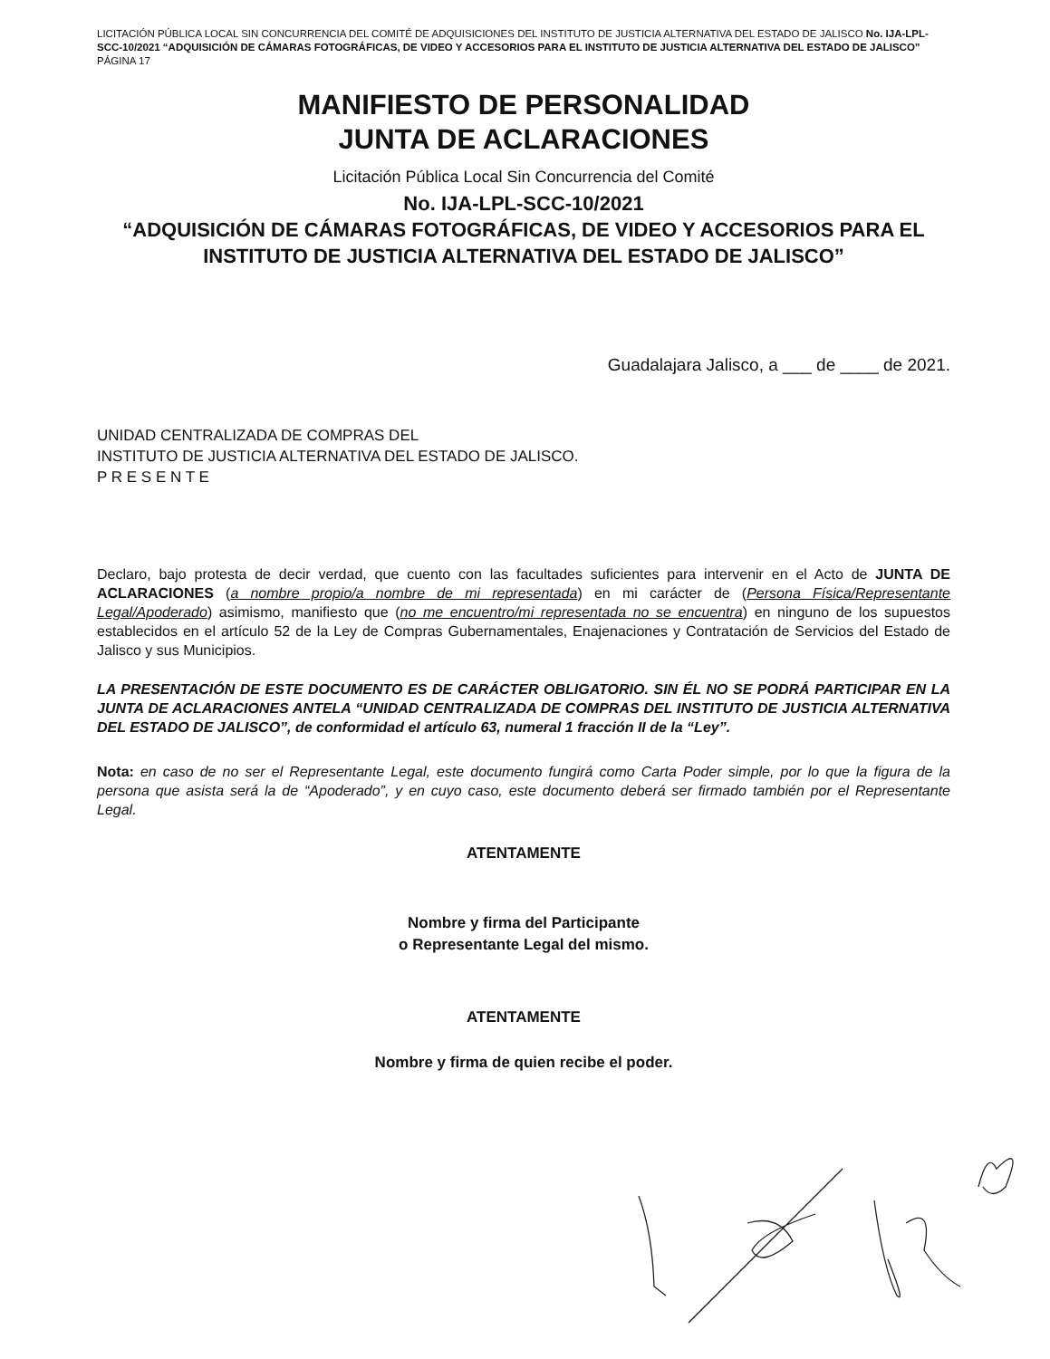LICITACIÓN PÚBLICA LOCAL SIN CONCURRENCIA DEL COMITÉ DE ADQUISICIONES DEL INSTITUTO DE JUSTICIA ALTERNATIVA DEL ESTADO DE JALISCO No. IJA-LPL-SCC-10/2021 “ADQUISICIÓN DE CÁMARAS FOTOGRÁFICAS, DE VIDEO Y ACCESORIOS PARA EL INSTITUTO DE JUSTICIA ALTERNATIVA DEL ESTADO DE JALISCO”
PÁGINA 17
MANIFIESTO DE PERSONALIDAD
JUNTA DE ACLARACIONES
Licitación Pública Local Sin Concurrencia del Comité
No. IJA-LPL-SCC-10/2021
“ADQUISICIÓN DE CÁMARAS FOTOGRÁFICAS, DE VIDEO Y ACCESORIOS PARA EL INSTITUTO DE JUSTICIA ALTERNATIVA DEL ESTADO DE JALISCO”
Guadalajara Jalisco, a ___ de ____ de 2021.
UNIDAD CENTRALIZADA DE COMPRAS DEL
INSTITUTO DE JUSTICIA ALTERNATIVA DEL ESTADO DE JALISCO.
P R E S E N T E
Declaro, bajo protesta de decir verdad, que cuento con las facultades suficientes para intervenir en el Acto de JUNTA DE ACLARACIONES (a nombre propio/a nombre de mi representada) en mi carácter de (Persona Física/Representante Legal/Apoderado) asimismo, manifiesto que (no me encuentro/mi representada no se encuentra) en ninguno de los supuestos establecidos en el artículo 52 de la Ley de Compras Gubernamentales, Enajenaciones y Contratación de Servicios del Estado de Jalisco y sus Municipios.
LA PRESENTACIÓN DE ESTE DOCUMENTO ES DE CARÁCTER OBLIGATORIO. SIN ÉL NO SE PODRÁ PARTICIPAR EN LA JUNTA DE ACLARACIONES ANTELA “UNIDAD CENTRALIZADA DE COMPRAS DEL INSTITUTO DE JUSTICIA ALTERNATIVA DEL ESTADO DE JALISCO”, de conformidad el artículo 63, numeral 1 fracción II de la “Ley”.
Nota: en caso de no ser el Representante Legal, este documento fungirá como Carta Poder simple, por lo que la figura de la persona que asista será la de “Apoderado”, y en cuyo caso, este documento deberá ser firmado también por el Representante Legal.
ATENTAMENTE
Nombre y firma del Participante
o Representante Legal del mismo.
ATENTAMENTE
Nombre y firma de quien recibe el poder.